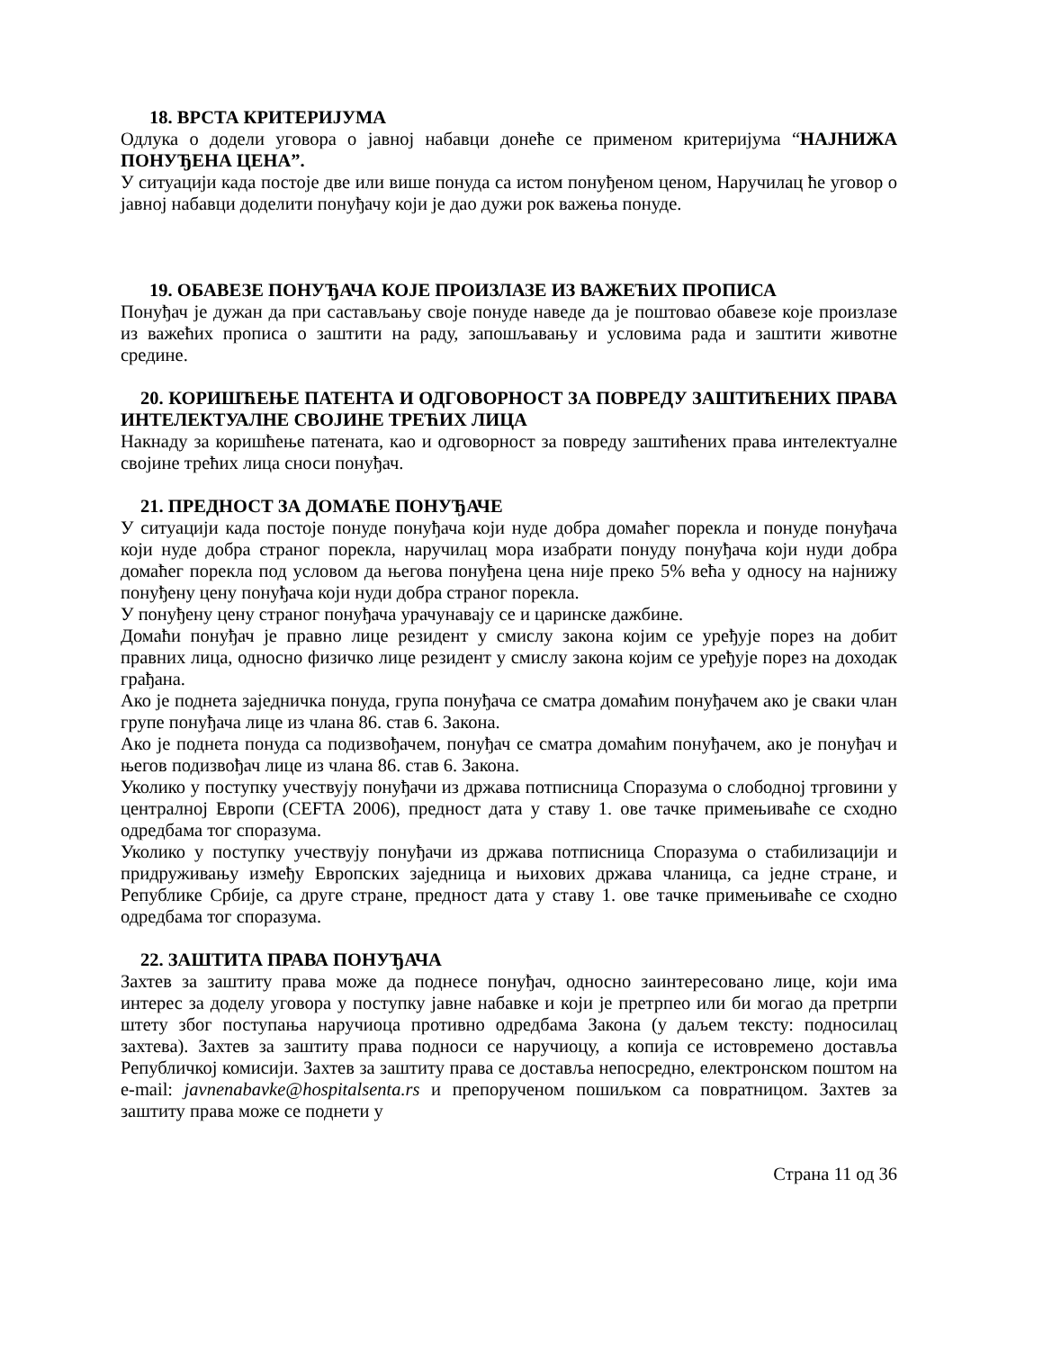18. ВРСТА КРИТЕРИЈУМА
Одлука о додели уговора о јавној набавци донеће се применом критеријума “НАЈНИЖА ПОНУЂЕНА ЦЕНА”.
У ситуацији када постоје две или више понуда са истом понуђеном ценом, Наручилац ће уговор о јавној набавци доделити понуђачу који је дао дужи рок важења понуде.
19. ОБАВЕЗЕ ПОНУЂАЧА КОЈЕ ПРОИЗЛАЗЕ ИЗ ВАЖЕЋИХ ПРОПИСА
Понуђач је дужан да при састављању своје понуде наведе да је поштовао обавезе које произлазе из важећих прописа о заштити на раду, запошљавању и условима рада и заштити животне средине.
20. КОРИШЋЕЊЕ ПАТЕНТА И ОДГОВОРНОСТ ЗА ПОВРЕДУ ЗАШТИЋЕНИХ ПРАВА ИНТЕЛЕКТУАЛНЕ СВОЈИНЕ ТРЕЋИХ ЛИЦА
Накнаду за коришћење патената, као и одговорност за повреду заштићених права интелектуалне својине трећих лица сноси понуђач.
21. ПРЕДНОСТ ЗА ДОМАЋЕ ПОНУЂАЧЕ
У ситуацији када постоје понуде понуђача који нуде добра домаћег порекла и понуде понуђача који нуде добра страног порекла, наручилац мора изабрати понуду понуђача који нуди добра домаћег порекла под условом да његова понуђена цена није преко 5% већа у односу на најнижу понуђену цену понуђача који нуди добра страног порекла.
У понуђену цену страног понуђача урачунавају се и царинске дажбине.
Домаћи понуђач је правно лице резидент у смислу закона којим се уређује порез на добит правних лица, односно физичко лице резидент у смислу закона којим се уређује порез на доходак грађана.
Ако је поднета заједничка понуда, група понуђача се сматра домаћим понуђачем ако је сваки члан групе понуђача лице из члана 86. став 6. Закона.
Ако је поднета понуда са подизвођачем, понуђач се сматра домаћим понуђачем, ако је понуђач и његов подизвођач лице из члана 86. став 6. Закона.
Уколико у поступку учествују понуђачи из држава потписница Споразума о слободној трговини у централној Европи (CEFTA 2006), предност дата у ставу 1. ове тачке примењиваће се сходно одредбама тог споразума.
Уколико у поступку учествују понуђачи из држава потписница Споразума о стабилизацији и придруживању између Европских заједница и њихових држава чланица, са једне стране, и Републике Србије, са друге стране, предност дата у ставу 1. ове тачке примењиваће се сходно одредбама тог споразума.
22. ЗАШТИТА ПРАВА ПОНУЂАЧА
Захтев за заштиту права може да поднесе понуђач, односно заинтересовано лице, који има интерес за доделу уговора у поступку јавне набавке и који је претрпео или би могао да претрпи штету због поступања наручиоца противно одредбама Закона (у даљем тексту: подносилац захтева). Захтев за заштиту права подноси се наручиоцу, а копија се истовремено доставља Републичкој комисији. Захтев за заштиту права се доставља непосредно, електронском поштом на e-mail: javnenabavke@hospitalsenta.rs и препорученом пошиљком са повратницом. Захтев за заштиту права може се поднети у
Страна 11 од 36